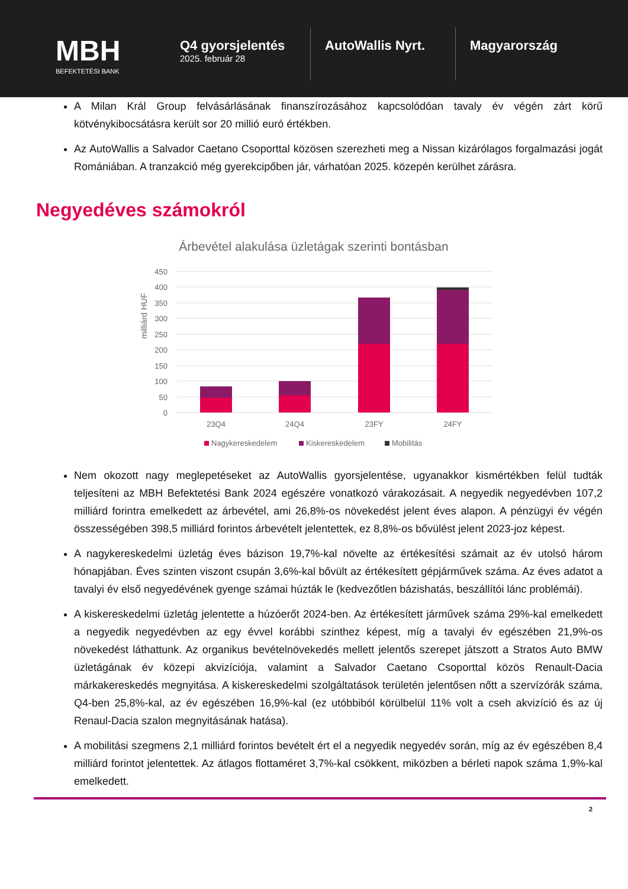MBH
BEFEKTETÉSI BANK
Q4 gyorsjelentés
2025. február 28
AutoWallis Nyrt. Magyarország
A Milan Král Group felvásárlásának finanszírozásához kapcsolódóan tavaly év végén zárt körű kötvénykibocsátásra került sor 20 millió euró értékben.
Az AutoWallis a Salvador Caetano Csoporttal közösen szerezheti meg a Nissan kizárólagos forgalmazási jogát Romániában. A tranzakció még gyerekcipőben jár, várhatóan 2025. közepén kerülhet zárásra.
Negyedéves számokról
Árbevétel alakulása üzletágak szerinti bontásban
450
400
350
300
250
200
150
100
50
0
milliárd HUF
23Q4
24Q4
23FY
24FY
Nagykereskedelem
Kiskereskedelem
Mobilitás
Nem okozott nagy meglepetéseket az AutoWallis gyorsjelentése, ugyanakkor kismértékben felül tudták teljesíteni az MBH Befektetési Bank 2024 egészére vonatkozó várakozásait. A negyedik negyedévben 107,2 milliárd forintra emelkedett az árbevétel, ami 26,8%-os növekedést jelent éves alapon. A pénzügyi év végén összességében 398,5 milliárd forintos árbevételt jelentettek, ez 8,8%-os bővülést jelent 2023-joz képest.
A nagykereskedelmi üzletág éves bázison 19,7%-kal növelte az értékesítési számait az év utolsó három hónapjában. Éves szinten viszont csupán 3,6%-kal bővült az értékesített gépjárművek száma. Az éves adatot a tavalyi év első negyedévének gyenge számai húzták le (kedvezőtlen bázishatás, beszállítói lánc problémái).
A kiskereskedelmi üzletág jelentette a húzóerőt 2024-ben. Az értékesített járművek száma 29%-kal emelkedett a negyedik negyedévben az egy évvel korábbi szinthez képest, míg a tavalyi év egészében 21,9%-os növekedést láthattunk. Az organikus bevételnövekedés mellett jelentős szerepet játszott a Stratos Auto BMW üzletágának év közepi akvizíciója, valamint a Salvador Caetano Csoporttal közös Renault-Dacia márkakereskedés megnyitása. A kiskereskedelmi szolgáltatások területén jelentősen nőtt a szervízórák száma, Q4-ben 25,8%-kal, az év egészében 16,9%-kal (ez utóbbiból körülbelül 11% volt a cseh akvizíció és az új Renaul-Dacia szalon megnyitásának hatása).
A mobilitási szegmens 2,1 milliárd forintos bevételt ért el a negyedik negyedév során, míg az év egészében 8,4 milliárd forintot jelentettek. Az átlagos flottaméret 3,7%-kal csökkent, miközben a bérleti napok száma 1,9%-kal emelkedett.
2